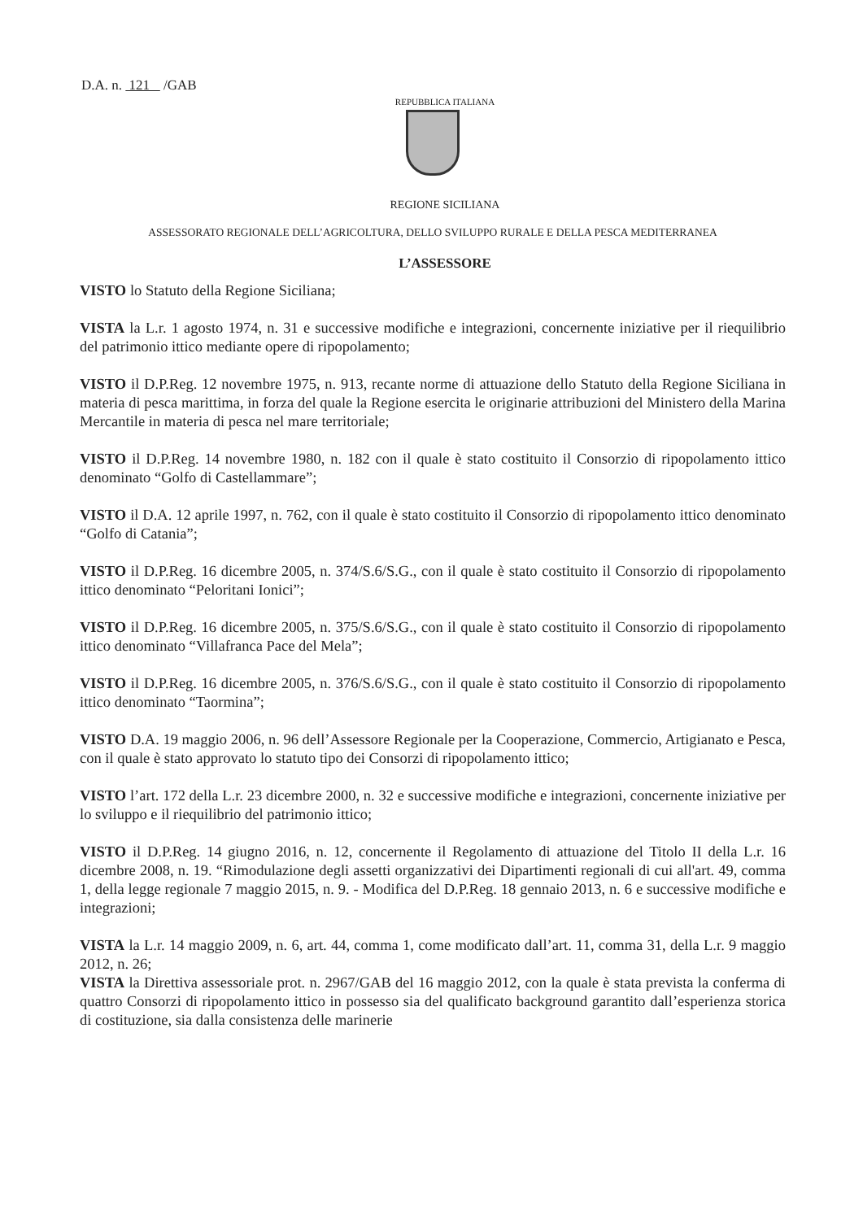D.A. n. 121 /GAB
REPUBBLICA ITALIANA
REGIONE SICILIANA
ASSESSORATO REGIONALE DELL’AGRICOLTURA, DELLO SVILUPPO RURALE E DELLA PESCA MEDITERRANEA
L’ASSESSORE
VISTO lo Statuto della Regione Siciliana;
VISTA la L.r. 1 agosto 1974, n. 31 e successive modifiche e integrazioni, concernente iniziative per il riequilibrio del patrimonio ittico mediante opere di ripopolamento;
VISTO il D.P.Reg. 12 novembre 1975, n. 913, recante norme di attuazione dello Statuto della Regione Siciliana in materia di pesca marittima, in forza del quale la Regione esercita le originarie attribuzioni del Ministero della Marina Mercantile in materia di pesca nel mare territoriale;
VISTO il D.P.Reg. 14 novembre 1980, n. 182 con il quale è stato costituito il Consorzio di ripopolamento ittico denominato “Golfo di Castellammare”;
VISTO il D.A. 12 aprile 1997, n. 762, con il quale è stato costituito il Consorzio di ripopolamento ittico denominato “Golfo di Catania”;
VISTO il D.P.Reg. 16 dicembre 2005, n. 374/S.6/S.G., con il quale è stato costituito il Consorzio di ripopolamento ittico denominato “Peloritani Ionici”;
VISTO il D.P.Reg. 16 dicembre 2005, n. 375/S.6/S.G., con il quale è stato costituito il Consorzio di ripopolamento ittico denominato “Villafranca Pace del Mela”;
VISTO il D.P.Reg. 16 dicembre 2005, n. 376/S.6/S.G., con il quale è stato costituito il Consorzio di ripopolamento ittico denominato “Taormina”;
VISTO D.A. 19 maggio 2006, n. 96 dell’Assessore Regionale per la Cooperazione, Commercio, Artigianato e Pesca, con il quale è stato approvato lo statuto tipo dei Consorzi di ripopolamento ittico;
VISTO l’art. 172 della L.r. 23 dicembre 2000, n. 32 e successive modifiche e integrazioni, concernente iniziative per lo sviluppo e il riequilibrio del patrimonio ittico;
VISTO il D.P.Reg. 14 giugno 2016, n. 12, concernente il Regolamento di attuazione del Titolo II della L.r. 16 dicembre 2008, n. 19. “Rimodulazione degli assetti organizzativi dei Dipartimenti regionali di cui all'art. 49, comma 1, della legge regionale 7 maggio 2015, n. 9. - Modifica del D.P.Reg. 18 gennaio 2013, n. 6 e successive modifiche e integrazioni;
VISTA la L.r. 14 maggio 2009, n. 6, art. 44, comma 1, come modificato dall’art. 11, comma 31, della L.r. 9 maggio 2012, n. 26;
VISTA la Direttiva assessoriale prot. n. 2967/GAB del 16 maggio 2012, con la quale è stata prevista la conferma di quattro Consorzi di ripopolamento ittico in possesso sia del qualificato background garantito dall’esperienza storica di costituzione, sia dalla consistenza delle marinerie